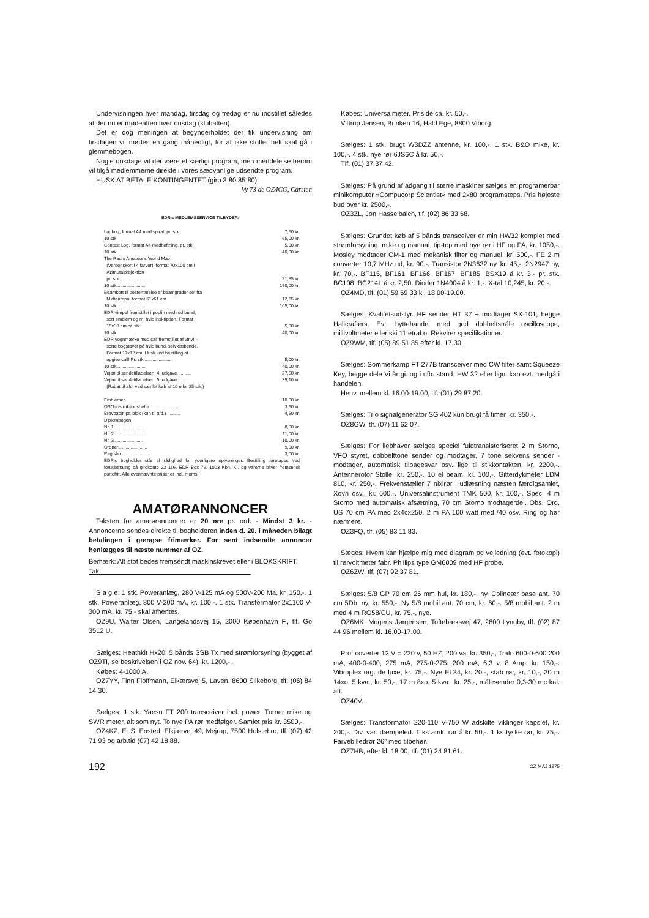Undervisningen hver mandag, tirsdag og fredag er nu ind­stillet således at der nu er mødeaften hver onsdag (klubaften).
Det er dog meningen at begynderholdet der fik undervis­ning om tirsdagen vil mødes en gang månedligt, for at ikke stoffet helt skal gå i glemmebogen.
Nogle onsdage vil der være et særligt program, men med­delelse herom vil tilgå medlemmerne direkte i vores sædvan­lige udsendte program.
HUSK AT BETALE KONTINGENTET (giro 3 80 85 80).
Vy 73 de OZ4CG, Carsten
EDR's MEDLEMSSERVICE TILBYDER:
| Logbog, format A4 med spiral, pr. stk | 7,50 kr. |
| 10 stk | 65,00 kr. |
| Contest Log, format A4 medheftning, pr. stk | 5,00 kr. |
| 10 stk | 40,00 kr. |
| The Radio Amateur's World Map (Verdenskort i 4 farver), format 70x100 cm i Azimutalprojektion pr. stk....................... | 21,85 kr. |
| 10 stk....................... | 190,00 kr. |
| Beamkort til bestemmelse af beamgrader set fra Midteuropa, format 61x61 cm | 12,65 kr. |
| 10 stk....................... | 105,00 kr. |
| EDR vimpel fremstillet i poplin med rod bund, sort emblem og m. hvid inskription. Format 15x30 cm pr. stk | 5,00 kr. |
| 10 stk | 40,00 kr. |
| EDR vognmærke med call fremstillet af vinyl, - sorte bogstaver på hvid bund. selvklæbende. Format 17x12 cm. Husk ved bestilling at opgive call! Pr. stk....................... | 5,00 kr. |
| 10 stk....................... | 40,00 kr. |
| Vejen til sendetilladelsen, 4. udgave .......... | 27,50 kr. |
| Vejen til sendetilladelsen, 5. udgave .......... | 39,10 kr. |
| (Rabat til afd. ved samlet køb af 10 eller 25 stk.) | |
| Emblemer | 10.00 kr. |
| QSO-instruktionshefte....................... | 3.50 kr. |
| Brevpapir, pr. blok (kun til afd.) .......... | 4,50 kr. |
| Diplombogen: | |
| Nr. 1 ....................... | 8,00 kr. |
| Nr. 2....................... | 11,00 kr. |
| Nr. 3....................... | 10,00 kr. |
| Ordner....................... | 9,00 kr. |
| Register....................... | 3,00 kr. |
| EDR's bogholder står til rådighed for yderligere oplysninger. Bestilling foretages ved forudbetaling på girokonto 22 116. EDR Box 79, 1003 Kbh. K., og varerne bliver fremsendt portofrit. Alle ovennævnte priser er incl. moms! | |
AMATØRANNONCER
Taksten for amatørannoncer er 20 øre pr. ord. - Mindst 3 kr. - Annoncerne sendes direkte til bogholderen inden d. 20. i måneden bilagt betalingen i gængse frimærker. For sent indsendte annoncer henlægges til næste nummer af OZ.
Bemærk: Alt stof bedes fremsendt maskinskrevet eller i BLOKSKRIFT.
Tak.
S a g e: 1 stk. Poweranlæg, 280 V-125 mA og 500V-200 Ma, kr. 150,-. 1 stk. Poweranlæg, 800 V-200 mA, kr. 100,-. 1 stk. Transformator 2x1100 V-300 mA, kr. 75,- skal afhentes.
OZ9U, Walter Olsen, Langelandsvej 15, 2000 København F., tlf. Go 3512 U.
Sælges: Heathkit Hx20, 5 bånds SSB Tx med strømforsy­ning (bygget af OZ9TI, se beskrivelsen i OZ nov. 64), kr. 1200,-.
Købes: 4-1000 A.
OZ7YY, Finn Floffmann, Elkærsvej 5, Laven, 8600 Silkeborg, tlf. (06) 84 14 30.
Sælges: 1 stk. Yaesu FT 200 transceiver incl. power, Turner mike og SWR meter, alt som nyt. To nye PA rør medfølger. Samlet pris kr. 3500,-.
OZ4KZ, E. S. Ensted, Elkjærvej 49, Mejrup, 7500 Holstebro, tlf. (07) 42 71 93 og arb.tid (07) 42 18 88.
Købes: Universalmeter. Prisidé ca. kr. 50,-.
Vittrup Jensen, Brinken 16, Hald Ege, 8800 Viborg.
Sælges: 1 stk. brugt W3DZZ antenne, kr. 100,-. 1 stk. B&O mike, kr. 100,-. 4 stk. nye rør 6JS6C å kr. 50,-.
Tlf. (01) 37 37 42.
Sælges: På grund af adgang til større maskiner sælges en programerbar minikomputer »Compucorp Scientist« med 2x80 programsteps. Pris højeste bud over kr. 2500,-.
OZ3ZL, Jon Hasselbalch, tlf. (02) 86 33 68.
Sælges: Grundet køb af 5 bånds transceiver er min HW32 komplet med strømforsyning, mike og manual, tip-top med nye rør i HF og PA, kr. 1050,-. Mosley modtager CM-1 med mekanisk filter og manuel, kr. 500,-. FE 2 m converter 10,7 MHz ud, kr. 90,-. Transistor 2N3632 ny, kr. 45,-. 2N2947 ny, kr. 70,-. BF115, BF161, BF166, BF167, BF185, BSX19 å kr. 3,- pr. stk. BC108, BC214L å kr. 2,50. Dioder 1N4004 å kr. 1,-. X-tal 10,245, kr. 20,-.
OZ4MD, tlf. (01) 59 69 33 kl. 18.00-19.00.
Sælges: Kvalitetsudstyr. HF sender HT 37 + modtager SX-101, begge Halicrafters. Evt. byttehandel med god dobbelt­stråle oscilloscope, millivoltmeter eller ski 11 etraf o. Rekvirer specifikationer.
OZ9WM, tlf. (05) 89 51 85 efter kl. 17.30.
Sælges: Sommerkamp FT 277B transceiver med CW filter samt Squeeze Key, begge dele Vi år gi. og i ufb. stand. HW 32 eller lign. kan evt. medgå i handelen.
Henv. mellem kl. 16.00-19.00, tlf. (01) 29 87 20.
Sælges: Trio signalgenerator SG 402 kun brugt få timer, kr. 350,-.
OZ8GW, tlf. (07) 11 62 07.
Sælges: For liebhaver sælges speciel fuldtransistoriseret 2 m Storno, VFO styret, dobbelttone sender og modtager, 7 tone sekvens sender - modtager, automatisk tilbagesvar osv. lige til stikkontakten, kr. 2200,-. Antennerotor Stolle, kr. 250,-. 10 el beam, kr. 100,-. Gitterdykmeter LDM 810, kr. 250,-. Fre­kvenstæller 7 nixirør i udlæsning næsten færdigsamlet, Xovn osv., kr. 600,-. Universalinstrument TMK 500, kr. 100,-. Spec. 4 m Storno med automatisk afsætning, 70 cm Storno mod­tagerdel. Obs. Org. US 70 cm PA med 2x4cx250, 2 m PA 100 watt med /40 osv. Ring og hør nærmere.
OZ3FQ, tlf. (05) 83 11 83.
Sæges: Hvem kan hjælpe mig med diagram og vejledning (evt. fotokopi) til rørvoltmeter fabr. Phillips type GM6009 med HF probe.
OZ6ZW, tlf. (07) 92 37 81.
Sælges: 5/8 GP 70 cm 26 mm hul, kr. 180,-, ny. Colineær base ant. 70 cm 5Db, ny, kr. 550,-. Ny 5/8 mobil ant. 70 cm, kr. 60,-. 5/8 mobil ant. 2 m med 4 m RG58/CU, kr. 75,-, nye.
OZ6MK, Mogens Jørgensen, Toftebæksvej 47, 2800 Lyngby, tlf. (02) 87 44 96 mellem kl. 16.00-17.00.
Prof coverter 12 V = 220 v, 50 HZ, 200 va, kr. 350,-, Trafo 600-0-600 200 mA, 400-0-400, 275 mA, 275-0-275, 200 mA, 6,3 v, 8 Amp, kr. 150,-. Vibroplex org. de luxe, kr. 75,-. Nye EL34, kr. 20,-, stab rør, kr. 10,-, 30 m 14xo, 5 kva., kr. 50,-, 17 m 8xo, 5 kva., kr. 25,-, målesender 0,3-30 mc kal. att.
OZ40V.
Sælges: Transformator 220-110 V-750 W adskilte viklinger kapslet, kr. 200,-. Div. var. dæmpeled. 1 ks amk. rør å kr. 50,-. 1 ks tyske rør, kr. 75,-. Farvebilledrør 26" med tilbehør.
OZ7HB, efter kl. 18.00, tlf. (01) 24 81 61.
192 OZ MAJ 1975